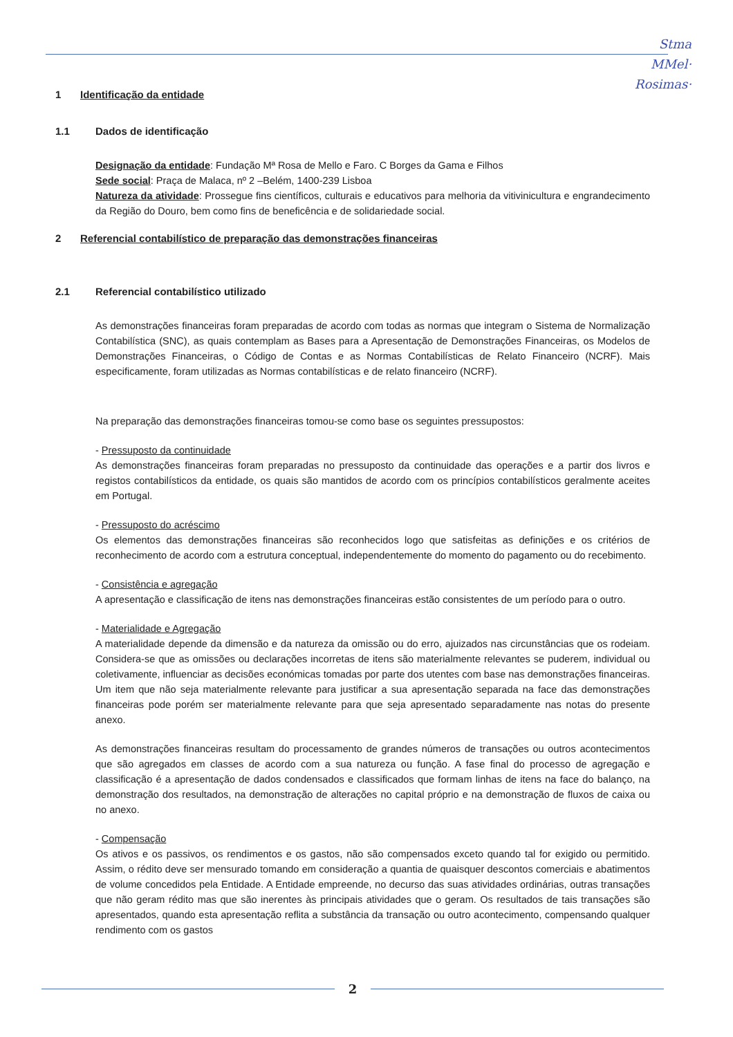Stma
MMel·
Rosimas·
1 Identificação da entidade
1.1 Dados de identificação
Designação da entidade: Fundação Mª Rosa de Mello e Faro. C Borges da Gama e Filhos
Sede social: Praça de Malaca, nº 2 –Belém, 1400-239 Lisboa
Natureza da atividade: Prossegue fins científicos, culturais e educativos para melhoria da vitivinicultura e engrandecimento da Região do Douro, bem como fins de beneficência e de solidariedade social.
2 Referencial contabilístico de preparação das demonstrações financeiras
2.1 Referencial contabilístico utilizado
As demonstrações financeiras foram preparadas de acordo com todas as normas que integram o Sistema de Normalização Contabilística (SNC), as quais contemplam as Bases para a Apresentação de Demonstrações Financeiras, os Modelos de Demonstrações Financeiras, o Código de Contas e as Normas Contabilísticas de Relato Financeiro (NCRF). Mais especificamente, foram utilizadas as Normas contabilísticas e de relato financeiro (NCRF).
Na preparação das demonstrações financeiras tomou-se como base os seguintes pressupostos:
- Pressuposto da continuidade
As demonstrações financeiras foram preparadas no pressuposto da continuidade das operações e a partir dos livros e registos contabilísticos da entidade, os quais são mantidos de acordo com os princípios contabilísticos geralmente aceites em Portugal.
- Pressuposto do acréscimo
Os elementos das demonstrações financeiras são reconhecidos logo que satisfeitas as definições e os critérios de reconhecimento de acordo com a estrutura conceptual, independentemente do momento do pagamento ou do recebimento.
- Consistência e agregação
A apresentação e classificação de itens nas demonstrações financeiras estão consistentes de um período para o outro.
- Materialidade e Agregação
A materialidade depende da dimensão e da natureza da omissão ou do erro, ajuizados nas circunstâncias que os rodeiam. Considera-se que as omissões ou declarações incorretas de itens são materialmente relevantes se puderem, individual ou coletivamente, influenciar as decisões económicas tomadas por parte dos utentes com base nas demonstrações financeiras. Um item que não seja materialmente relevante para justificar a sua apresentação separada na face das demonstrações financeiras pode porém ser materialmente relevante para que seja apresentado separadamente nas notas do presente anexo.
As demonstrações financeiras resultam do processamento de grandes números de transações ou outros acontecimentos que são agregados em classes de acordo com a sua natureza ou função. A fase final do processo de agregação e classificação é a apresentação de dados condensados e classificados que formam linhas de itens na face do balanço, na demonstração dos resultados, na demonstração de alterações no capital próprio e na demonstração de fluxos de caixa ou no anexo.
- Compensação
Os ativos e os passivos, os rendimentos e os gastos, não são compensados exceto quando tal for exigido ou permitido. Assim, o rédito deve ser mensurado tomando em consideração a quantia de quaisquer descontos comerciais e abatimentos de volume concedidos pela Entidade. A Entidade empreende, no decurso das suas atividades ordinárias, outras transações que não geram rédito mas que são inerentes às principais atividades que o geram. Os resultados de tais transações são apresentados, quando esta apresentação reflita a substância da transação ou outro acontecimento, compensando qualquer rendimento com os gastos
2